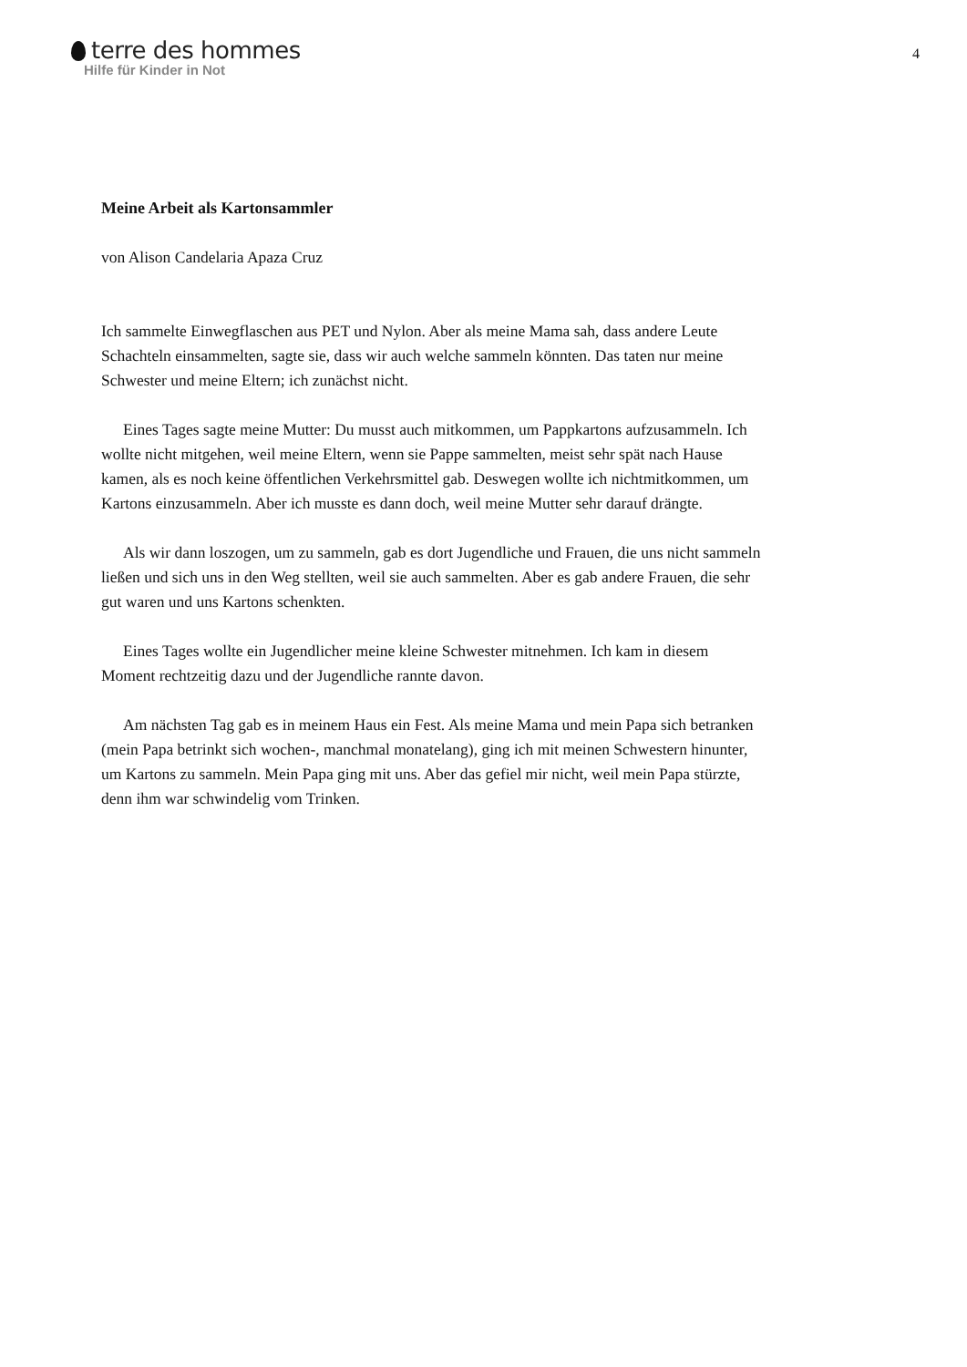terre des hommes
Hilfe für Kinder in Not
4
Meine Arbeit als Kartonsammler
von Alison Candelaria Apaza Cruz
Ich sammelte Einwegflaschen aus PET und Nylon. Aber als meine Mama sah, dass andere Leute Schachteln einsammelten, sagte sie, dass wir auch welche sammeln könnten. Das taten nur meine Schwester und meine Eltern; ich zunächst nicht.
Eines Tages sagte meine Mutter: Du musst auch mitkommen, um Pappkartons aufzusammeln. Ich wollte nicht mitgehen, weil meine Eltern, wenn sie Pappe sammelten, meist sehr spät nach Hause kamen, als es noch keine öffentlichen Verkehrsmittel gab. Deswegen wollte ich nichtmitkommen, um Kartons einzusammeln. Aber ich musste es dann doch, weil meine Mutter sehr darauf drängte.
Als wir dann loszogen, um zu sammeln, gab es dort Jugendliche und Frauen, die uns nicht sammeln ließen und sich uns in den Weg stellten, weil sie auch sammelten. Aber es gab andere Frauen, die sehr gut waren und uns Kartons schenkten.
Eines Tages wollte ein Jugendlicher meine kleine Schwester mitnehmen. Ich kam in diesem Moment rechtzeitig dazu und der Jugendliche rannte davon.
Am nächsten Tag gab es in meinem Haus ein Fest. Als meine Mama und mein Papa sich betranken (mein Papa betrinkt sich wochen-, manchmal monatelang), ging ich mit meinen Schwestern hinunter, um Kartons zu sammeln. Mein Papa ging mit uns. Aber das gefiel mir nicht, weil mein Papa stürzte, denn ihm war schwindelig vom Trinken.